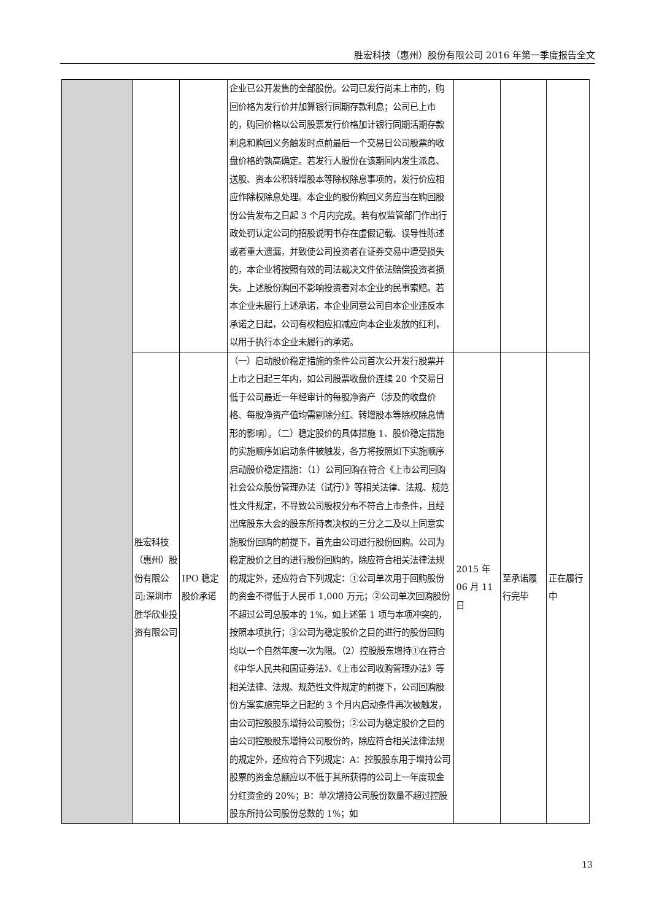胜宏科技（惠州）股份有限公司 2016 年第一季度报告全文
| | | | 企业已公开发售的全部股份。公司已发行尚未上市的，购回价格为发行价并加算银行同期存款利息；公司已上市的，购回价格以公司股票发行价格加计银行同期活期存款利息和购回义务触发时点前最后一个交易日公司股票的收盘价格的孰高确定。若发行人股份在该期间内发生派息、送股、资本公积转增股本等除权除息事项的，发行价应相应作除权除息处理。本企业的股份购回义务应当在购回股份公告发布之日起 3 个月内完成。若有权监管部门作出行政处罚认定公司的招股说明书存在虚假记载、误导性陈述或者重大遗漏，并致使公司投资者在证券交易中遭受损失的，本企业将按照有效的司法裁决文件依法赔偿投资者损失。上述股份购回不影响投资者对本企业的民事索赔。若本企业未履行上述承诺，本企业同意公司自本企业违反本承诺之日起，公司有权相应扣减应向本企业发放的红利，以用于执行本企业未履行的承诺。 | | | |
| | 胜宏科技（惠州）股份有限公司;深圳市胜华欣业投资有限公司 | IPO 稳定股价承诺 | （一）启动股价稳定措施的条件公司首次公开发行股票并上市之日起三年内，如公司股票收盘价连续 20 个交易日低于公司最近一年经审计的每股净资产（涉及的收盘价格、每股净资产值均需剔除分红、转增股本等除权除息情形的影响）。（二）稳定股价的具体措施 1、股价稳定措施的实施顺序如启动条件被触发，各方将按照如下实施顺序启动股价稳定措施：（1）公司回购在符合《上市公司回购社会公众股份管理办法（试行）》等相关法律、法规、规范性文件规定，不导致公司股权分布不符合上市条件，且经出席股东大会的股东所持表决权的三分之二及以上同意实施股份回购的前提下，首先由公司进行股份回购。公司为稳定股价之目的进行股份回购的，除应符合相关法律法规的规定外，还应符合下列规定：①公司单次用于回购股份的资金不得低于人民币 1,000 万元；②公司单次回购股份不超过公司总股本的 1%，如上述第 1 项与本项冲突的，按照本项执行；③公司为稳定股价之目的进行的股份回购均以一个自然年度一次为限。（2）控股股东增持①在符合《中华人民共和国证券法》、《上市公司收购管理办法》等相关法律、法规、规范性文件规定的前提下，公司回购股份方案实施完毕之日起的 3 个月内启动条件再次被触发，由公司控股股东增持公司股份；②公司为稳定股价之目的由公司控股股东增持公司股份的，除应符合相关法律法规的规定外，还应符合下列规定：A：控股股东用于增持公司股票的资金总额应以不低于其所获得的公司上一年度现金分红资金的 20%；B：单次增持公司股份数量不超过控股股东所持公司股份总数的 1%；如 | 2015 年 06 月 11 日 | 至承诺履行完毕 | 正在履行中 |
13